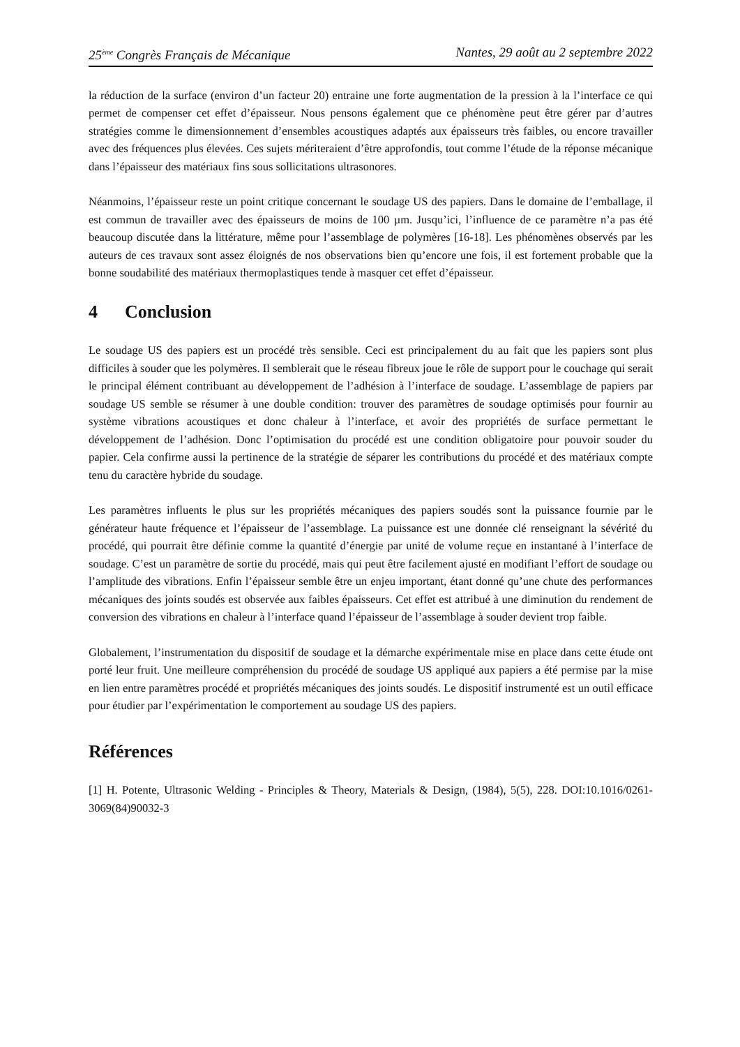25<sup>ème</sup> Congrès Français de Mécanique Nantes, 29 août au 2 septembre 2022
la réduction de la surface (environ d’un facteur 20) entraine une forte augmentation de la pression à la l’interface ce qui permet de compenser cet effet d’épaisseur. Nous pensons également que ce phénomène peut être gérer par d’autres stratégies comme le dimensionnement d’ensembles acoustiques adaptés aux épaisseurs très faibles, ou encore travailler avec des fréquences plus élevées. Ces sujets mériteraient d’être approfondis, tout comme l’étude de la réponse mécanique dans l’épaisseur des matériaux fins sous sollicitations ultrasonores.
Néanmoins, l’épaisseur reste un point critique concernant le soudage US des papiers. Dans le domaine de l’emballage, il est commun de travailler avec des épaisseurs de moins de 100 µm. Jusqu’ici, l’influence de ce paramètre n’a pas été beaucoup discutée dans la littérature, même pour l’assemblage de polymères [16-18]. Les phénomènes observés par les auteurs de ces travaux sont assez éloignés de nos observations bien qu’encore une fois, il est fortement probable que la bonne soudabilité des matériaux thermoplastiques tende à masquer cet effet d’épaisseur.
4 Conclusion
Le soudage US des papiers est un procédé très sensible. Ceci est principalement du au fait que les papiers sont plus difficiles à souder que les polymères. Il semblerait que le réseau fibreux joue le rôle de support pour le couchage qui serait le principal élément contribuant au développement de l’adhésion à l’interface de soudage. L’assemblage de papiers par soudage US semble se résumer à une double condition: trouver des paramètres de soudage optimisés pour fournir au système vibrations acoustiques et donc chaleur à l’interface, et avoir des propriétés de surface permettant le développement de l’adhésion. Donc l’optimisation du procédé est une condition obligatoire pour pouvoir souder du papier. Cela confirme aussi la pertinence de la stratégie de séparer les contributions du procédé et des matériaux compte tenu du caractère hybride du soudage.
Les paramètres influents le plus sur les propriétés mécaniques des papiers soudés sont la puissance fournie par le générateur haute fréquence et l’épaisseur de l’assemblage. La puissance est une donnée clé renseignant la sévérité du procédé, qui pourrait être définie comme la quantité d’énergie par unité de volume reçue en instantané à l’interface de soudage. C’est un paramètre de sortie du procédé, mais qui peut être facilement ajusté en modifiant l’effort de soudage ou l’amplitude des vibrations. Enfin l’épaisseur semble être un enjeu important, étant donné qu’une chute des performances mécaniques des joints soudés est observée aux faibles épaisseurs. Cet effet est attribué à une diminution du rendement de conversion des vibrations en chaleur à l’interface quand l’épaisseur de l’assemblage à souder devient trop faible.
Globalement, l’instrumentation du dispositif de soudage et la démarche expérimentale mise en place dans cette étude ont porté leur fruit. Une meilleure compréhension du procédé de soudage US appliqué aux papiers a été permise par la mise en lien entre paramètres procédé et propriétés mécaniques des joints soudés. Le dispositif instrumenté est un outil efficace pour étudier par l’expérimentation le comportement au soudage US des papiers.
Références
[1] H. Potente, Ultrasonic Welding - Principles & Theory, Materials & Design, (1984), 5(5), 228. DOI:10.1016/0261-3069(84)90032-3